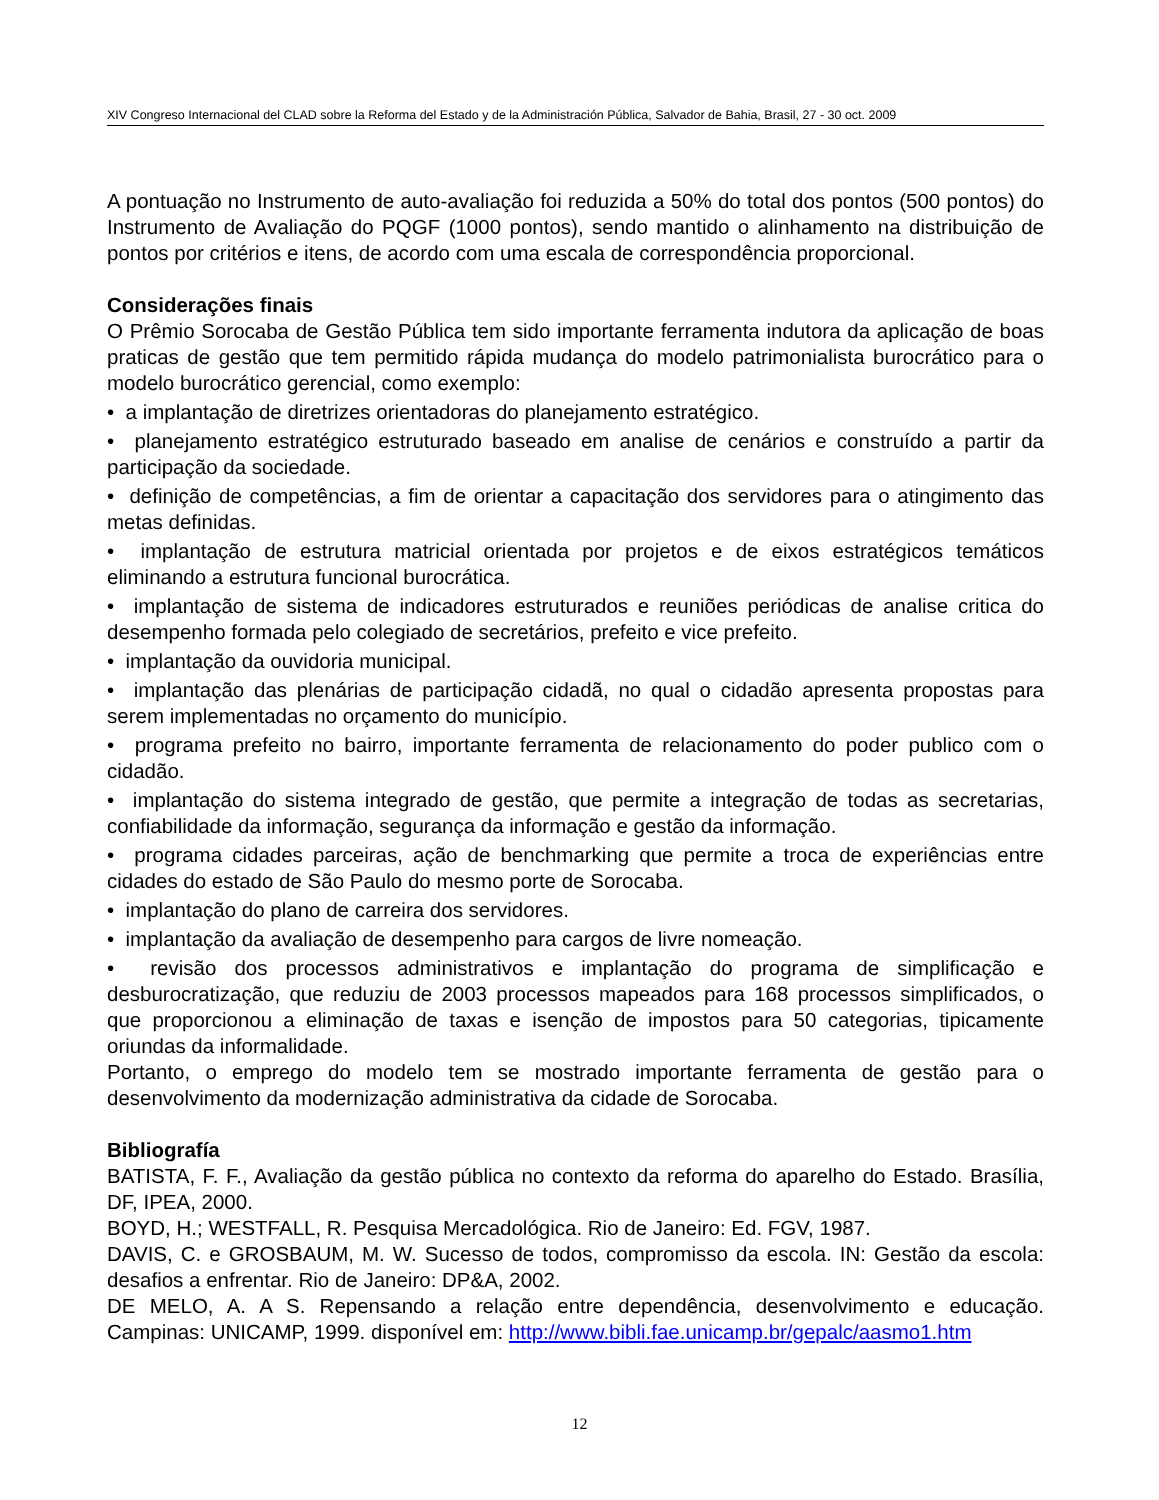XIV Congreso Internacional del CLAD sobre la Reforma del Estado y de la Administración Pública, Salvador de Bahia, Brasil, 27 - 30 oct. 2009
A pontuação no Instrumento de auto-avaliação foi reduzida a 50% do total dos pontos (500 pontos) do Instrumento de Avaliação do PQGF (1000 pontos), sendo mantido o alinhamento na distribuição de pontos por critérios e itens, de acordo com uma escala de correspondência proporcional.
Considerações finais
O Prêmio Sorocaba de Gestão Pública tem sido importante ferramenta indutora da aplicação de boas praticas de gestão que tem permitido rápida mudança do modelo patrimonialista burocrático para o modelo burocrático gerencial, como exemplo:
• a implantação de diretrizes orientadoras do planejamento estratégico.
• planejamento estratégico estruturado baseado em analise de cenários e construído a partir da participação da sociedade.
• definição de competências, a fim de orientar a capacitação dos servidores para o atingimento das metas definidas.
• implantação de estrutura matricial orientada por projetos e de eixos estratégicos temáticos eliminando a estrutura funcional burocrática.
• implantação de sistema de indicadores estruturados e reuniões periódicas de analise critica do desempenho formada pelo colegiado de secretários, prefeito e vice prefeito.
• implantação da ouvidoria municipal.
• implantação das plenárias de participação cidadã, no qual o cidadão apresenta propostas para serem implementadas no orçamento do município.
• programa prefeito no bairro, importante ferramenta de relacionamento do poder publico com o cidadão.
• implantação do sistema integrado de gestão, que permite a integração de todas as secretarias, confiabilidade da informação, segurança da informação e gestão da informação.
• programa cidades parceiras, ação de benchmarking que permite a troca de experiências entre cidades do estado de São Paulo do mesmo porte de Sorocaba.
• implantação do plano de carreira dos servidores.
• implantação da avaliação de desempenho para cargos de livre nomeação.
• revisão dos processos administrativos e implantação do programa de simplificação e desburocratização, que reduziu de 2003 processos mapeados para 168 processos simplificados, o que proporcionou a eliminação de taxas e isenção de impostos para 50 categorias, tipicamente oriundas da informalidade.
Portanto, o emprego do modelo tem se mostrado importante ferramenta de gestão para o desenvolvimento da modernização administrativa da cidade de Sorocaba.
Bibliografía
BATISTA, F. F., Avaliação da gestão pública no contexto da reforma do aparelho do Estado. Brasília, DF, IPEA, 2000.
BOYD, H.; WESTFALL, R. Pesquisa Mercadológica. Rio de Janeiro: Ed. FGV, 1987.
DAVIS, C. e GROSBAUM, M. W. Sucesso de todos, compromisso da escola. IN: Gestão da escola: desafios a enfrentar. Rio de Janeiro: DP&A, 2002.
DE MELO, A. A S. Repensando a relação entre dependência, desenvolvimento e educação. Campinas: UNICAMP, 1999. disponível em: http://www.bibli.fae.unicamp.br/gepalc/aasmo1.htm
12